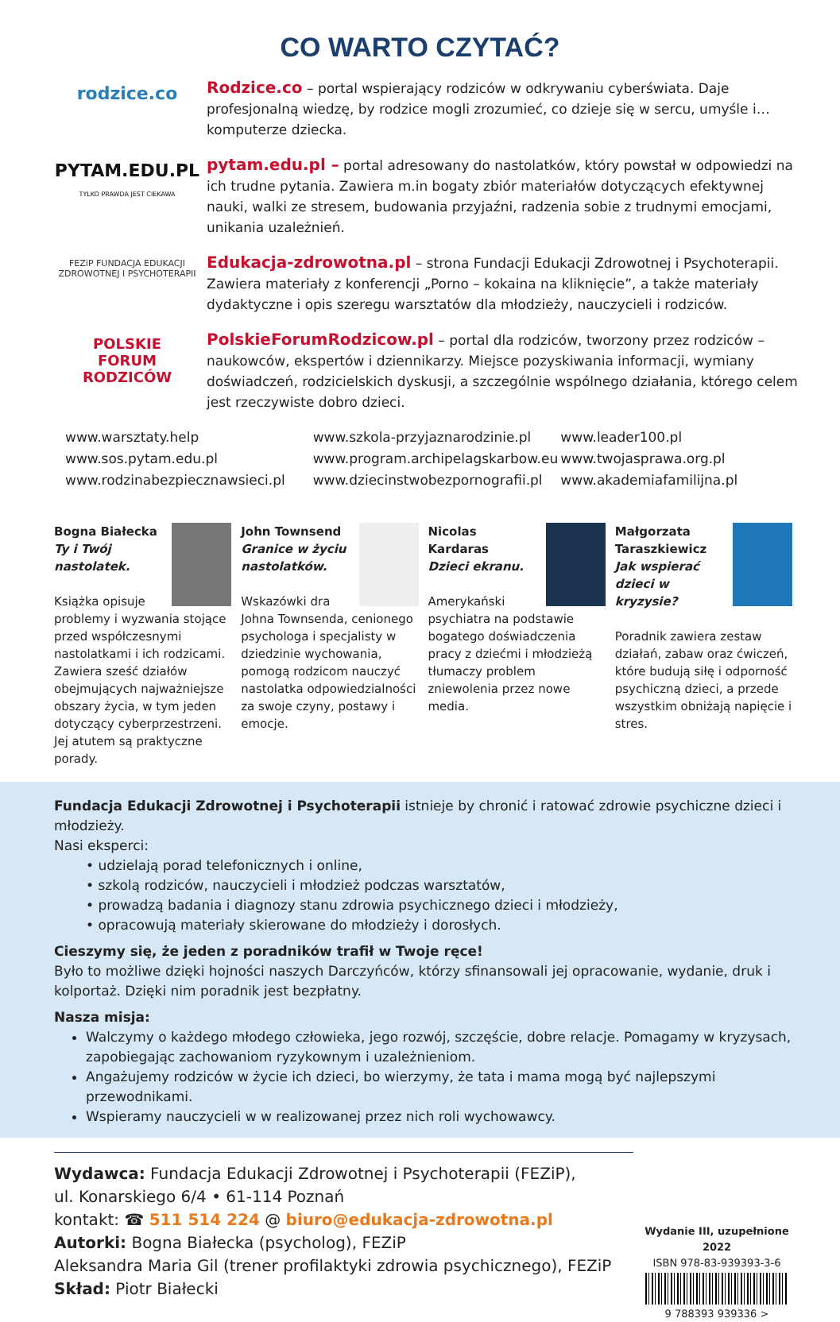CO WARTO CZYTAĆ?
rodzice.co
Rodzice.co – portal wspierający rodziców w odkrywaniu cyberświata. Daje profesjonalną wiedzę, by rodzice mogli zrozumieć, co dzieje się w sercu, umyśle i… komputerze dziecka.
PYTAM.EDU.PL
TYLKO PRAWDA JEST CIEKAWA
pytam.edu.pl – portal adresowany do nastolatków, który powstał w odpowiedzi na ich trudne pytania. Zawiera m.in bogaty zbiór materiałów dotyczących efektywnej nauki, walki ze stresem, budowania przyjaźni, radzenia sobie z trudnymi emocjami, unikania uzależnień.
FEZiP FUNDACJA EDUKACJI ZDROWOTNEJ I PSYCHOTERAPII
Edukacja-zdrowotna.pl – strona Fundacji Edukacji Zdrowotnej i Psychoterapii. Zawiera materiały z konferencji „Porno – kokaina na kliknięcie”, a także materiały dydaktyczne i opis szeregu warsztatów dla młodzieży, nauczycieli i rodziców.
POLSKIE
FORUM
RODZICÓW
PolskieForumRodzicow.pl – portal dla rodziców, tworzony przez rodziców – naukowców, ekspertów i dziennikarzy. Miejsce pozyskiwania informacji, wymiany doświadczeń, rodzicielskich dyskusji, a szczególnie wspólnego działania, którego celem jest rzeczywiste dobro dzieci.
www.warsztaty.help
www.sos.pytam.edu.pl
www.rodzinabezpiecznawsieci.pl
www.szkola-przyjaznarodzinie.pl
www.program.archipelagskarbow.eu
www.dziecinstwobezpornografii.pl
www.leader100.pl
www.twojasprawa.org.pl
www.akademiafamilijna.pl
Bogna Białecka
Ty i Twój nastolatek.
Książka opisuje problemy i wyzwania stojące przed współczesnymi nastolatkami i ich rodzicami. Zawiera sześć działów obejmujących najważniejsze obszary życia, w tym jeden dotyczący cyberprzestrzeni. Jej atutem są praktyczne porady.
John Townsend
Granice w życiu nastolatków.
Wskazówki dra Johna Townsenda, cenionego psychologa i specjalisty w dziedzinie wychowania, pomogą rodzicom nauczyć nastolatka odpowiedzialności za swoje czyny, postawy i emocje.
Nicolas Kardaras
Dzieci ekranu.
Amerykański psychiatra na podstawie bogatego doświadczenia pracy z dziećmi i młodzieżą tłumaczy problem zniewolenia przez nowe media.
Małgorzata Taraszkiewicz
Jak wspierać dzieci w kryzysie?
Poradnik zawiera zestaw działań, zabaw oraz ćwiczeń, które budują siłę i odporność psychiczną dzieci, a przede wszystkim obniżają napięcie i stres.
Fundacja Edukacji Zdrowotnej i Psychoterapii istnieje by chronić i ratować zdrowie psychiczne dzieci i młodzieży.
Nasi eksperci:
• udzielają porad telefonicznych i online,
• szkolą rodziców, nauczycieli i młodzież podczas warsztatów,
• prowadzą badania i diagnozy stanu zdrowia psychicznego dzieci i młodzieży,
• opracowują materiały skierowane do młodzieży i dorosłych.
Cieszymy się, że jeden z poradników trafił w Twoje ręce!
Było to możliwe dzięki hojności naszych Darczyńców, którzy sfinansowali jej opracowanie, wydanie, druk i kolportaż. Dzięki nim poradnik jest bezpłatny.
Nasza misja:
Walczymy o każdego młodego człowieka, jego rozwój, szczęście, dobre relacje. Pomagamy w kryzysach, zapobiegając zachowaniom ryzykownym i uzależnieniom.
Angażujemy rodziców w życie ich dzieci, bo wierzymy, że tata i mama mogą być najlepszymi przewodnikami.
Wspieramy nauczycieli w w realizowanej przez nich roli wychowawcy.
Wydawca: Fundacja Edukacji Zdrowotnej i Psychoterapii (FEZiP),
ul. Konarskiego 6/4 • 61-114 Poznań
kontakt: ☎ 511 514 224 @ biuro@edukacja-zdrowotna.pl
Autorki: Bogna Białecka (psycholog), FEZiP
Aleksandra Maria Gil (trener profilaktyki zdrowia psychicznego), FEZiP
Skład: Piotr Białecki
Wydanie III, uzupełnione 2022
ISBN 978-83-939393-3-6
9 788393 939336 >